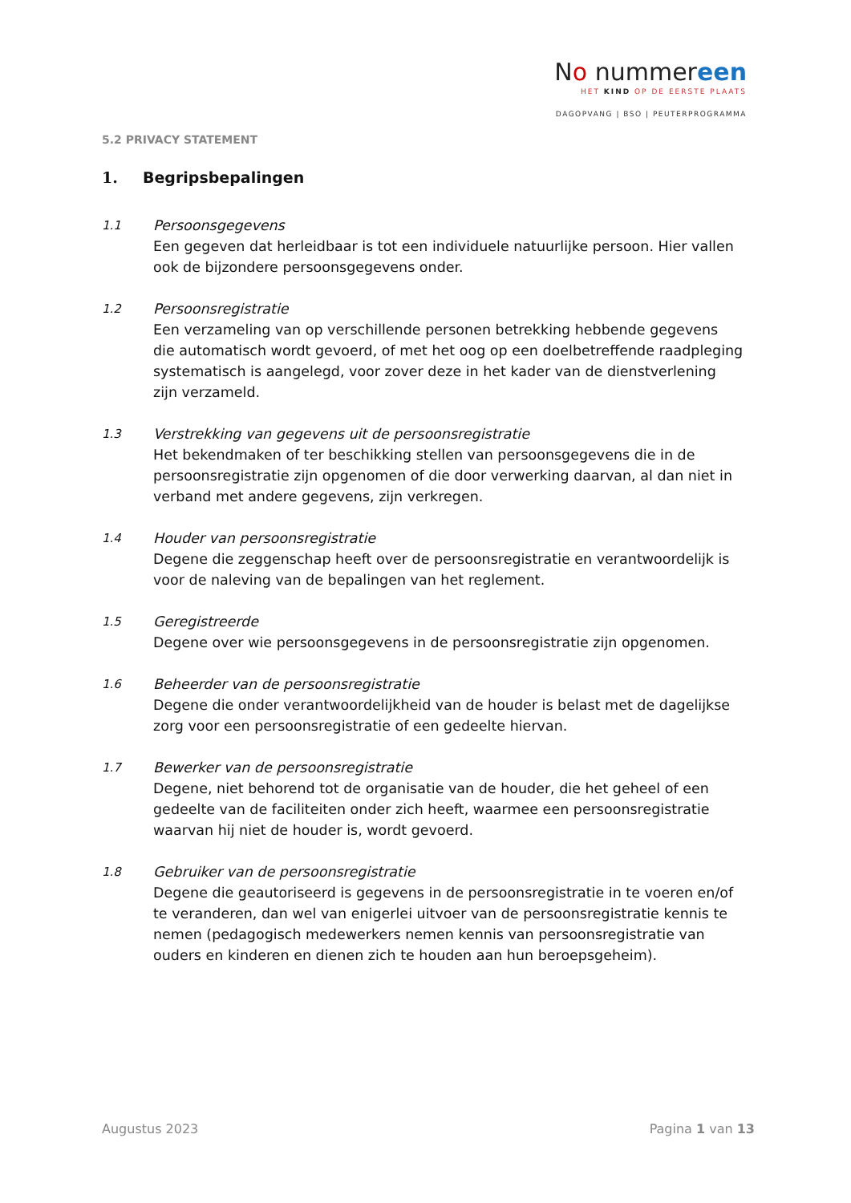No nummereen
HET KIND OP DE EERSTE PLAATS
DAGOPVANG | BSO | PEUTERPROGRAMMA
5.2 PRIVACY STATEMENT
1. Begripsbepalingen
1.1
Persoonsgegevens
Een gegeven dat herleidbaar is tot een individuele natuurlijke persoon. Hier vallen ook de bijzondere persoonsgegevens onder.
1.2
Persoonsregistratie
Een verzameling van op verschillende personen betrekking hebbende gegevens die automatisch wordt gevoerd, of met het oog op een doelbetreffende raadpleging systematisch is aangelegd, voor zover deze in het kader van de dienstverlening zijn verzameld.
1.3
Verstrekking van gegevens uit de persoonsregistratie
Het bekendmaken of ter beschikking stellen van persoonsgegevens die in de persoonsregistratie zijn opgenomen of die door verwerking daarvan, al dan niet in verband met andere gegevens, zijn verkregen.
1.4
Houder van persoonsregistratie
Degene die zeggenschap heeft over de persoonsregistratie en verantwoordelijk is voor de naleving van de bepalingen van het reglement.
1.5
Geregistreerde
Degene over wie persoonsgegevens in de persoonsregistratie zijn opgenomen.
1.6
Beheerder van de persoonsregistratie
Degene die onder verantwoordelijkheid van de houder is belast met de dagelijkse zorg voor een persoonsregistratie of een gedeelte hiervan.
1.7
Bewerker van de persoonsregistratie
Degene, niet behorend tot de organisatie van de houder, die het geheel of een gedeelte van de faciliteiten onder zich heeft, waarmee een persoonsregistratie waarvan hij niet de houder is, wordt gevoerd.
1.8
Gebruiker van de persoonsregistratie
Degene die geautoriseerd is gegevens in de persoonsregistratie in te voeren en/of te veranderen, dan wel van enigerlei uitvoer van de persoonsregistratie kennis te nemen (pedagogisch medewerkers nemen kennis van persoonsregistratie van ouders en kinderen en dienen zich te houden aan hun beroepsgeheim).
Augustus 2023 Pagina 1 van 13